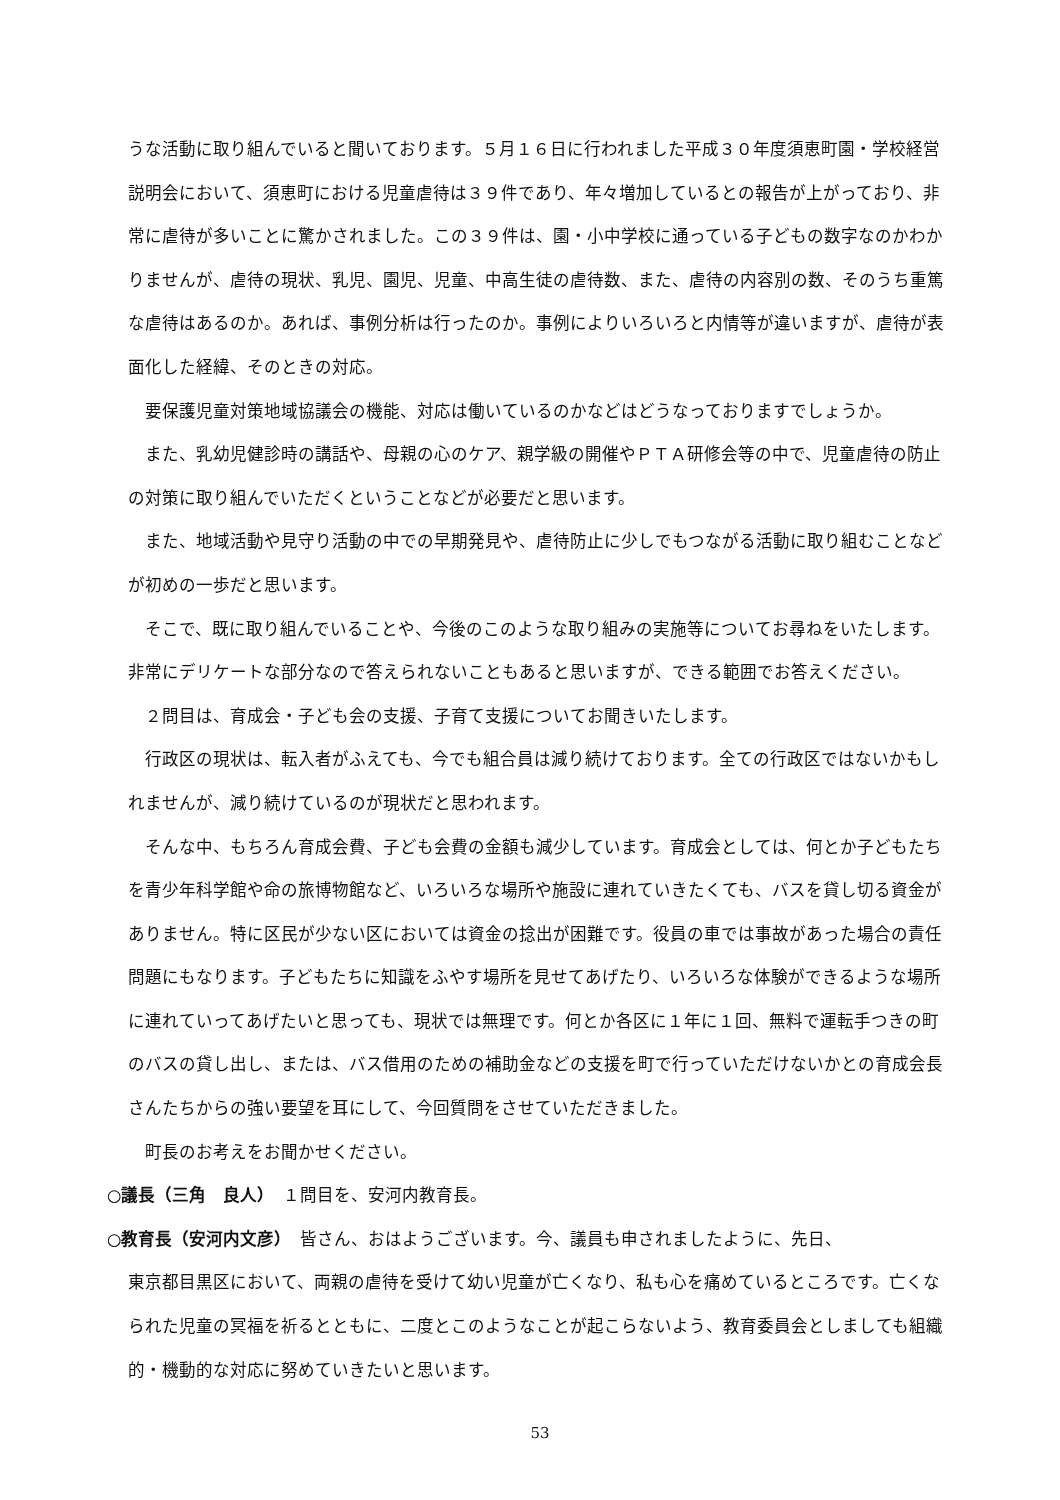うな活動に取り組んでいると聞いております。５月１６日に行われました平成３０年度須恵町園・学校経営説明会において、須恵町における児童虐待は３９件であり、年々増加しているとの報告が上がっており、非常に虐待が多いことに驚かされました。この３９件は、園・小中学校に通っている子どもの数字なのかわかりませんが、虐待の現状、乳児、園児、児童、中高生徒の虐待数、また、虐待の内容別の数、そのうち重篤な虐待はあるのか。あれば、事例分析は行ったのか。事例によりいろいろと内情等が違いますが、虐待が表面化した経緯、そのときの対応。
要保護児童対策地域協議会の機能、対応は働いているのかなどはどうなっておりますでしょうか。
また、乳幼児健診時の講話や、母親の心のケア、親学級の開催やＰＴＡ研修会等の中で、児童虐待の防止の対策に取り組んでいただくということなどが必要だと思います。
また、地域活動や見守り活動の中での早期発見や、虐待防止に少しでもつながる活動に取り組むことなどが初めの一歩だと思います。
そこで、既に取り組んでいることや、今後のこのような取り組みの実施等についてお尋ねをいたします。非常にデリケートな部分なので答えられないこともあると思いますが、できる範囲でお答えください。
２問目は、育成会・子ども会の支援、子育て支援についてお聞きいたします。
行政区の現状は、転入者がふえても、今でも組合員は減り続けております。全ての行政区ではないかもしれませんが、減り続けているのが現状だと思われます。
そんな中、もちろん育成会費、子ども会費の金額も減少しています。育成会としては、何とか子どもたちを青少年科学館や命の旅博物館など、いろいろな場所や施設に連れていきたくても、バスを貸し切る資金がありません。特に区民が少ない区においては資金の捻出が困難です。役員の車では事故があった場合の責任問題にもなります。子どもたちに知識をふやす場所を見せてあげたり、いろいろな体験ができるような場所に連れていってあげたいと思っても、現状では無理です。何とか各区に１年に１回、無料で運転手つきの町のバスの貸し出し、または、バス借用のための補助金などの支援を町で行っていただけないかとの育成会長さんたちからの強い要望を耳にして、今回質問をさせていただきました。
町長のお考えをお聞かせください。
○議長（三角　良人）　１問目を、安河内教育長。
○教育長（安河内文彦）　皆さん、おはようございます。今、議員も申されましたように、先日、
東京都目黒区において、両親の虐待を受けて幼い児童が亡くなり、私も心を痛めているところです。亡くなられた児童の冥福を祈るとともに、二度とこのようなことが起こらないよう、教育委員会としましても組織的・機動的な対応に努めていきたいと思います。
53